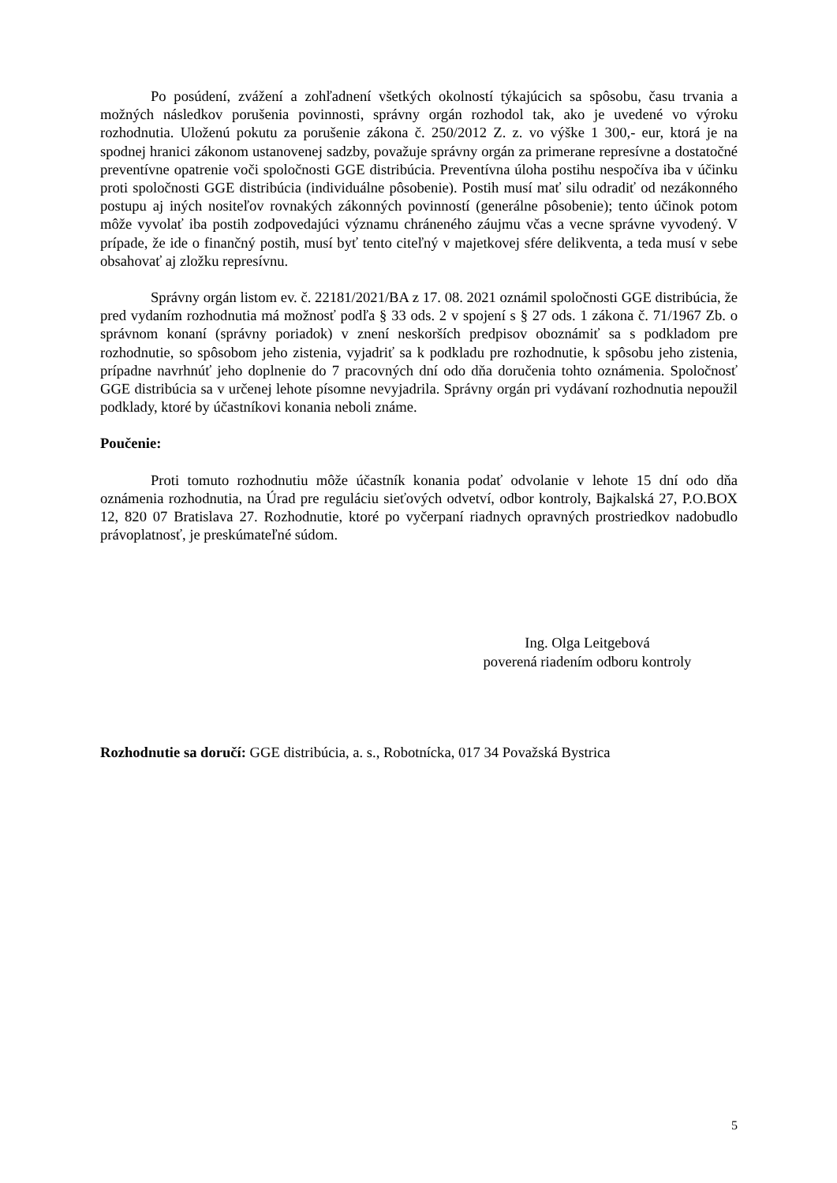Po posúdení, zvážení a zohľadnení všetkých okolností týkajúcich sa spôsobu, času trvania a možných následkov porušenia povinnosti, správny orgán rozhodol tak, ako je uvedené vo výroku rozhodnutia. Uloženú pokutu za porušenie zákona č. 250/2012 Z. z. vo výške 1 300,- eur, ktorá je na spodnej hranici zákonom ustanovenej sadzby, považuje správny orgán za primerane represívne a dostatočné preventívne opatrenie voči spoločnosti GGE distribúcia. Preventívna úloha postihu nespočíva iba v účinku proti spoločnosti GGE distribúcia (individuálne pôsobenie). Postih musí mať silu odradiť od nezákonného postupu aj iných nositeľov rovnakých zákonných povinností (generálne pôsobenie); tento účinok potom môže vyvolať iba postih zodpovedajúci významu chráneného záujmu včas a vecne správne vyvodený. V prípade, že ide o finančný postih, musí byť tento citeľný v majetkovej sfére delikventa, a teda musí v sebe obsahovať aj zložku represívnu.
Správny orgán listom ev. č. 22181/2021/BA z 17. 08. 2021 oznámil spoločnosti GGE distribúcia, že pred vydaním rozhodnutia má možnosť podľa § 33 ods. 2 v spojení s § 27 ods. 1 zákona č. 71/1967 Zb. o správnom konaní (správny poriadok) v znení neskorších predpisov oboznámiť sa s podkladom pre rozhodnutie, so spôsobom jeho zistenia, vyjadriť sa k podkladu pre rozhodnutie, k spôsobu jeho zistenia, prípadne navrhnúť jeho doplnenie do 7 pracovných dní odo dňa doručenia tohto oznámenia. Spoločnosť GGE distribúcia sa v určenej lehote písomne nevyjadrila. Správny orgán pri vydávaní rozhodnutia nepoužil podklady, ktoré by účastníkovi konania neboli známe.
Poučenie:
Proti tomuto rozhodnutiu môže účastník konania podať odvolanie v lehote 15 dní odo dňa oznámenia rozhodnutia, na Úrad pre reguláciu sieťových odvetví, odbor kontroly, Bajkalská 27, P.O.BOX 12, 820 07 Bratislava 27. Rozhodnutie, ktoré po vyčerpaní riadnych opravných prostriedkov nadobudlo právoplatnosť, je preskúmateľné súdom.
Ing. Olga Leitgebová
poverená riadením odboru kontroly
Rozhodnutie sa doručí: GGE distribúcia, a. s., Robotnícka, 017 34 Považská Bystrica
5